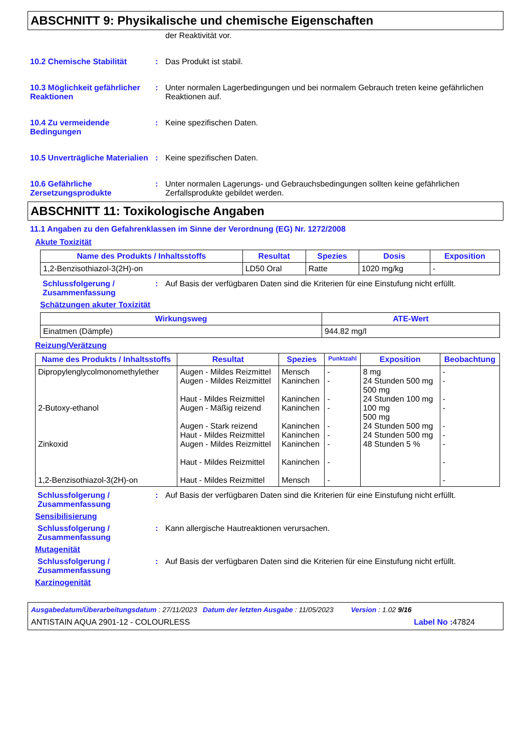ABSCHNITT 9: Physikalische und chemische Eigenschaften
der Reaktivität vor.
10.2 Chemische Stabilität : Das Produkt ist stabil.
10.3 Möglichkeit gefährlicher Reaktionen
: Unter normalen Lagerbedingungen und bei normalem Gebrauch treten keine gefährlichen Reaktionen auf.
10.4 Zu vermeidende Bedingungen
: Keine spezifischen Daten.
10.5 Unverträgliche Materialien
: Keine spezifischen Daten.
10.6 Gefährliche Zersetzungsprodukte
: Unter normalen Lagerungs- und Gebrauchsbedingungen sollten keine gefährlichen Zerfallsprodukte gebildet werden.
ABSCHNITT 11: Toxikologische Angaben
11.1 Angaben zu den Gefahrenklassen im Sinne der Verordnung (EG) Nr. 1272/2008
Akute Toxizität
| Name des Produkts / Inhaltsstoffs | Resultat | Spezies | Dosis | Exposition |
| --- | --- | --- | --- | --- |
| 1,2-Benzisothiazol-3(2H)-on | LD50 Oral | Ratte | 1020 mg/kg | - |
Schlussfolgerung / Zusammenfassung
: Auf Basis der verfügbaren Daten sind die Kriterien für eine Einstufung nicht erfüllt.
Schätzungen akuter Toxizität
| Wirkungsweg | ATE-Wert |
| --- | --- |
| Einatmen (Dämpfe) | 944.82 mg/l |
Reizung/Verätzung
| Name des Produkts / Inhaltsstoffs | Resultat | Spezies | Punktzahl | Exposition | Beobachtung |
| --- | --- | --- | --- | --- | --- |
| Dipropylenglycolmonomethylether 2-Butoxy-ethanol Zinkoxid 1,2-Benzisothiazol-3(2H)-on | Augen - Mildes Reizmittel Augen - Mildes Reizmittel Haut - Mildes Reizmittel Augen - Mäßig reizend Augen - Stark reizend Haut - Mildes Reizmittel Augen - Mildes Reizmittel Haut - Mildes Reizmittel Haut - Mildes Reizmittel | Mensch Kaninchen Kaninchen Kaninchen Kaninchen Kaninchen Kaninchen Kaninchen Mensch | - - - - - - - - - | 8 mg 24 Stunden 500 mg 500 mg 24 Stunden 100 mg 100 mg 500 mg 24 Stunden 500 mg 24 Stunden 500 mg 48 Stunden 5 % | - - - - - - - - - |
Schlussfolgerung / Zusammenfassung
: Auf Basis der verfügbaren Daten sind die Kriterien für eine Einstufung nicht erfüllt.
Sensibilisierung
Schlussfolgerung / Zusammenfassung
: Kann allergische Hautreaktionen verursachen.
Mutagenität
Schlussfolgerung / Zusammenfassung
: Auf Basis der verfügbaren Daten sind die Kriterien für eine Einstufung nicht erfüllt.
Karzinogenität
Ausgabedatum/Überarbeitungsdatum : 27/11/2023 Datum der letzten Ausgabe : 11/05/2023 Version : 1.02 9/16
ANTISTAIN AQUA 2901-12 - COLOURLESS Label No : 47824